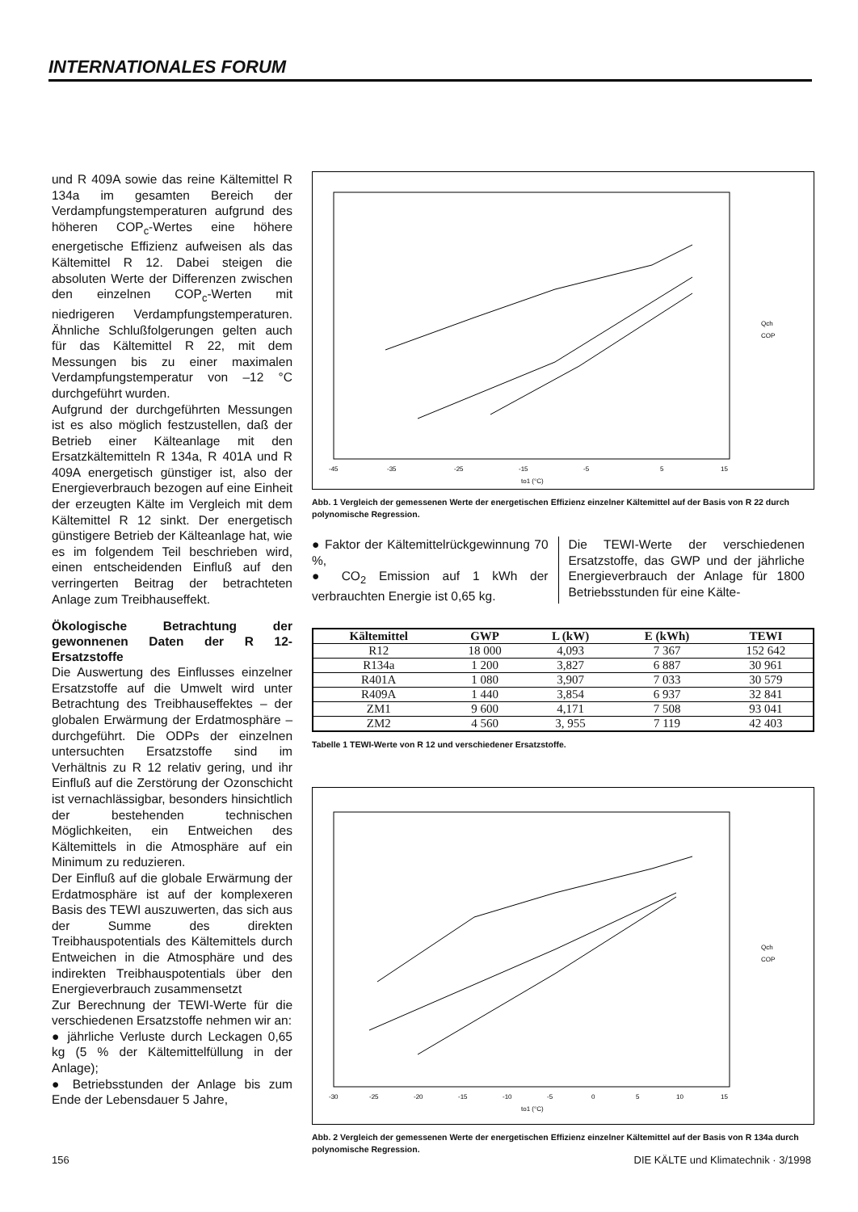INTERNATIONALES FORUM
und R 409A sowie das reine Kältemittel R 134a im gesamten Bereich der Verdampfungstemperaturen aufgrund des höheren COP<sub>c</sub>-Wertes eine höhere energetische Effizienz aufweisen als das Kältemittel R 12. Dabei steigen die absoluten Werte der Differenzen zwischen den einzelnen COP<sub>c</sub>-Werten mit niedrigeren Verdampfungstemperaturen. Ähnliche Schlußfolgerungen gelten auch für das Kältemittel R 22, mit dem Messungen bis zu einer maximalen Verdampfungstemperatur von –12 °C durchgeführt wurden.
Aufgrund der durchgeführten Messungen ist es also möglich festzustellen, daß der Betrieb einer Kälteanlage mit den Ersatzkältemitteln R 134a, R 401A und R 409A energetisch günstiger ist, also der Energieverbrauch bezogen auf eine Einheit der erzeugten Kälte im Vergleich mit dem Kältemittel R 12 sinkt. Der energetisch günstigere Betrieb der Kälteanlage hat, wie es im folgendem Teil beschrieben wird, einen entscheidenden Einfluß auf den verringerten Beitrag der betrachteten Anlage zum Treibhauseffekt.
Ökologische Betrachtung der gewonnenen Daten der R 12-Ersatzstoffe
Die Auswertung des Einflusses einzelner Ersatzstoffe auf die Umwelt wird unter Betrachtung des Treibhauseffektes – der globalen Erwärmung der Erdatmosphäre – durchgeführt. Die ODPs der einzelnen untersuchten Ersatzstoffe sind im Verhältnis zu R 12 relativ gering, und ihr Einfluß auf die Zerstörung der Ozonschicht ist vernachlässigbar, besonders hinsichtlich der bestehenden technischen Möglichkeiten, ein Entweichen des Kältemittels in die Atmosphäre auf ein Minimum zu reduzieren.
Der Einfluß auf die globale Erwärmung der Erdatmosphäre ist auf der komplexeren Basis des TEWI auszuwerten, das sich aus der Summe des direkten Treibhauspotentials des Kältemittels durch Entweichen in die Atmosphäre und des indirekten Treibhauspotentials über den Energieverbrauch zusammensetzt
Zur Berechnung der TEWI-Werte für die verschiedenen Ersatzstoffe nehmen wir an:
● jährliche Verluste durch Leckagen 0,65 kg (5 % der Kältemittelfüllung in der Anlage);
● Betriebsstunden der Anlage bis zum Ende der Lebensdauer 5 Jahre,
-45
-35
-25
-15
-5
5
15
to1 (°C)
Qch
COP
Abb. 1 Vergleich der gemessenen Werte der energetischen Effizienz einzelner Kältemittel auf der Basis von R 22 durch polynomische Regression.
● Faktor der Kältemittelrückgewinnung 70 %,
● CO<sub>2</sub> Emission auf 1 kWh der verbrauchten Energie ist 0,65 kg.
Die TEWI-Werte der verschiedenen Ersatzstoffe, das GWP und der jährliche Energieverbrauch der Anlage für 1800 Betriebsstunden für eine Kälte-
| Kältemittel | GWP | L (kW) | E (kWh) | TEWI |
| --- | --- | --- | --- | --- |
| R12 | 18 000 | 4,093 | 7 367 | 152 642 |
| R134a | 1 200 | 3,827 | 6 887 | 30 961 |
| R401A | 1 080 | 3,907 | 7 033 | 30 579 |
| R409A | 1 440 | 3,854 | 6 937 | 32 841 |
| ZM1 | 9 600 | 4,171 | 7 508 | 93 041 |
| ZM2 | 4 560 | 3, 955 | 7 119 | 42 403 |
Tabelle 1 TEWI-Werte von R 12 und verschiedener Ersatzstoffe.
-30
-25
-20
-15
-10
-5
0
5
10
15
to1 (°C)
Qch
COP
Abb. 2 Vergleich der gemessenen Werte der energetischen Effizienz einzelner Kältemittel auf der Basis von R 134a durch polynomische Regression.
156 DIE KÄLTE und Klimatechnik · 3/1998